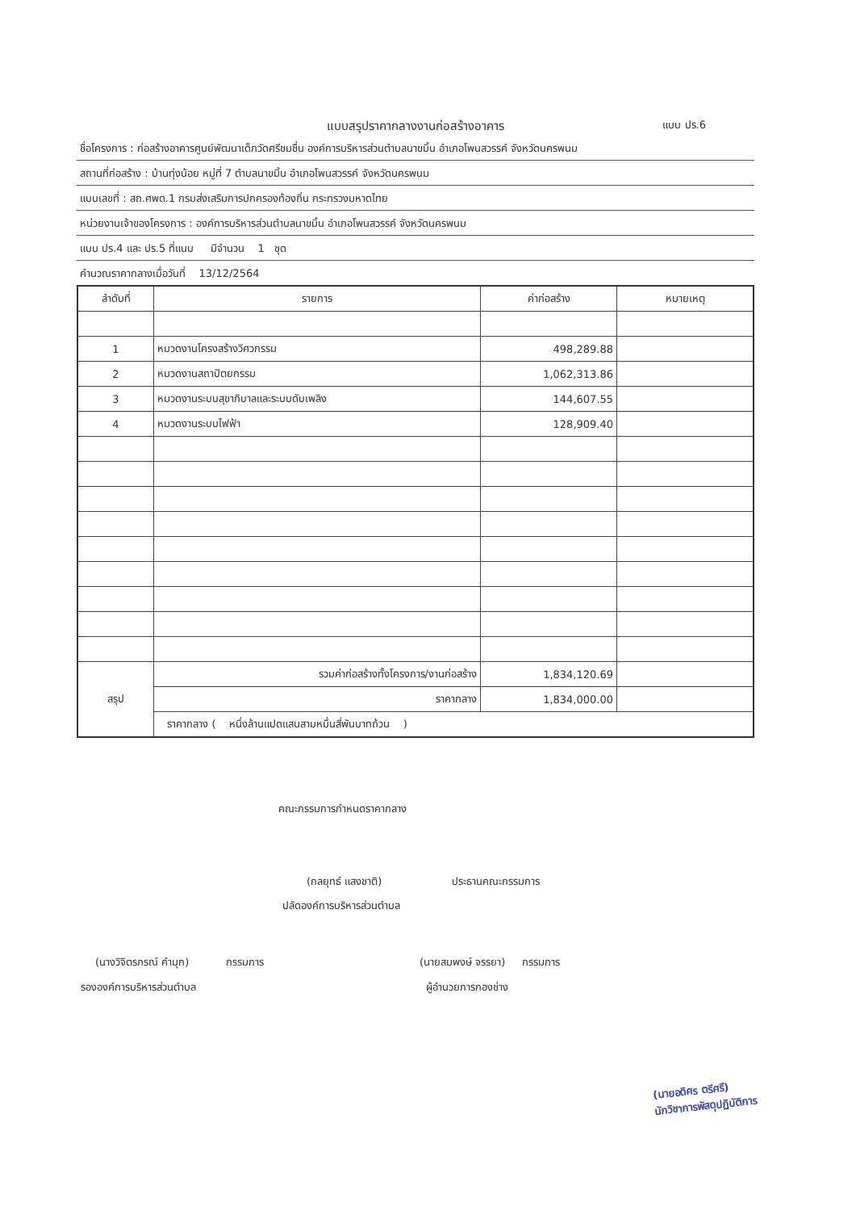แบบสรุปราคากลางงานก่อสร้างอาคาร แบบ ปร.6
ชื่อโครงการ : ก่อสร้างอาคารศูนย์พัฒนาเด็กวัดศรีชมชื่น องค์การบริหารส่วนตำบลนาขมิ้น อำเภอโพนสวรรค์ จังหวัดนครพนม
สถานที่ก่อสร้าง : บ้านทุ่งน้อย หมู่ที่ 7 ตำบลนาขมิ้น อำเภอโพนสวรรค์ จังหวัดนครพนม
แบบเลขที่ : สถ.ศพด.1 กรมส่งเสริมการปกครองท้องถิ่น กระทรวงมหาดไทย
หน่วยงานเจ้าของโครงการ : องค์การบริหารส่วนตำบลนาขมิ้น อำเภอโพนสวรรค์ จังหวัดนครพนม
แบบ ปร.4 และ ปร.5 ที่แนบ มีจำนวน 1 ชุด
คำนวณราคากลางเมื่อวันที่ 13/12/2564
| ลำดับที่ | รายการ | ค่าก่อสร้าง | หมายเหตุ |
| --- | --- | --- | --- |
| 1 | หมวดงานโครงสร้างวิศวกรรม | 498,289.88 | |
| 2 | หมวดงานสถาปัตยกรรม | 1,062,313.86 | |
| 3 | หมวดงานระบบสุขาภิบาลและระบบดับเพลิง | 144,607.55 | |
| 4 | หมวดงานระบบไฟฟ้า | 128,909.40 | |
| สรุป | รวมค่าก่อสร้างทั้งโครงการ/งานก่อสร้าง | 1,834,120.69 | |
| | ราคากลาง | 1,834,000.00 | |
| | ราคากลาง ( หนึ่งล้านแปดแสนสามหมื่นสี่พันบาทถ้วน ) | | |
คณะกรรมการกำหนดราคากลาง
(กลยุทธ์ แสงชาติ) ประธานคณะกรรมการ
ปลัดองค์การบริหารส่วนตำบล
(นางวิจิตรภรณ์ คำมุก) กรรมการ
รององค์การบริหารส่วนตำบล
(นายสมพงษ์ จรรยา) กรรมการ
ผู้อำนวยการกองช่าง
(นายอดิศร ตรีศรี)
นักวิชาการพัสดุปฏิบัติการ